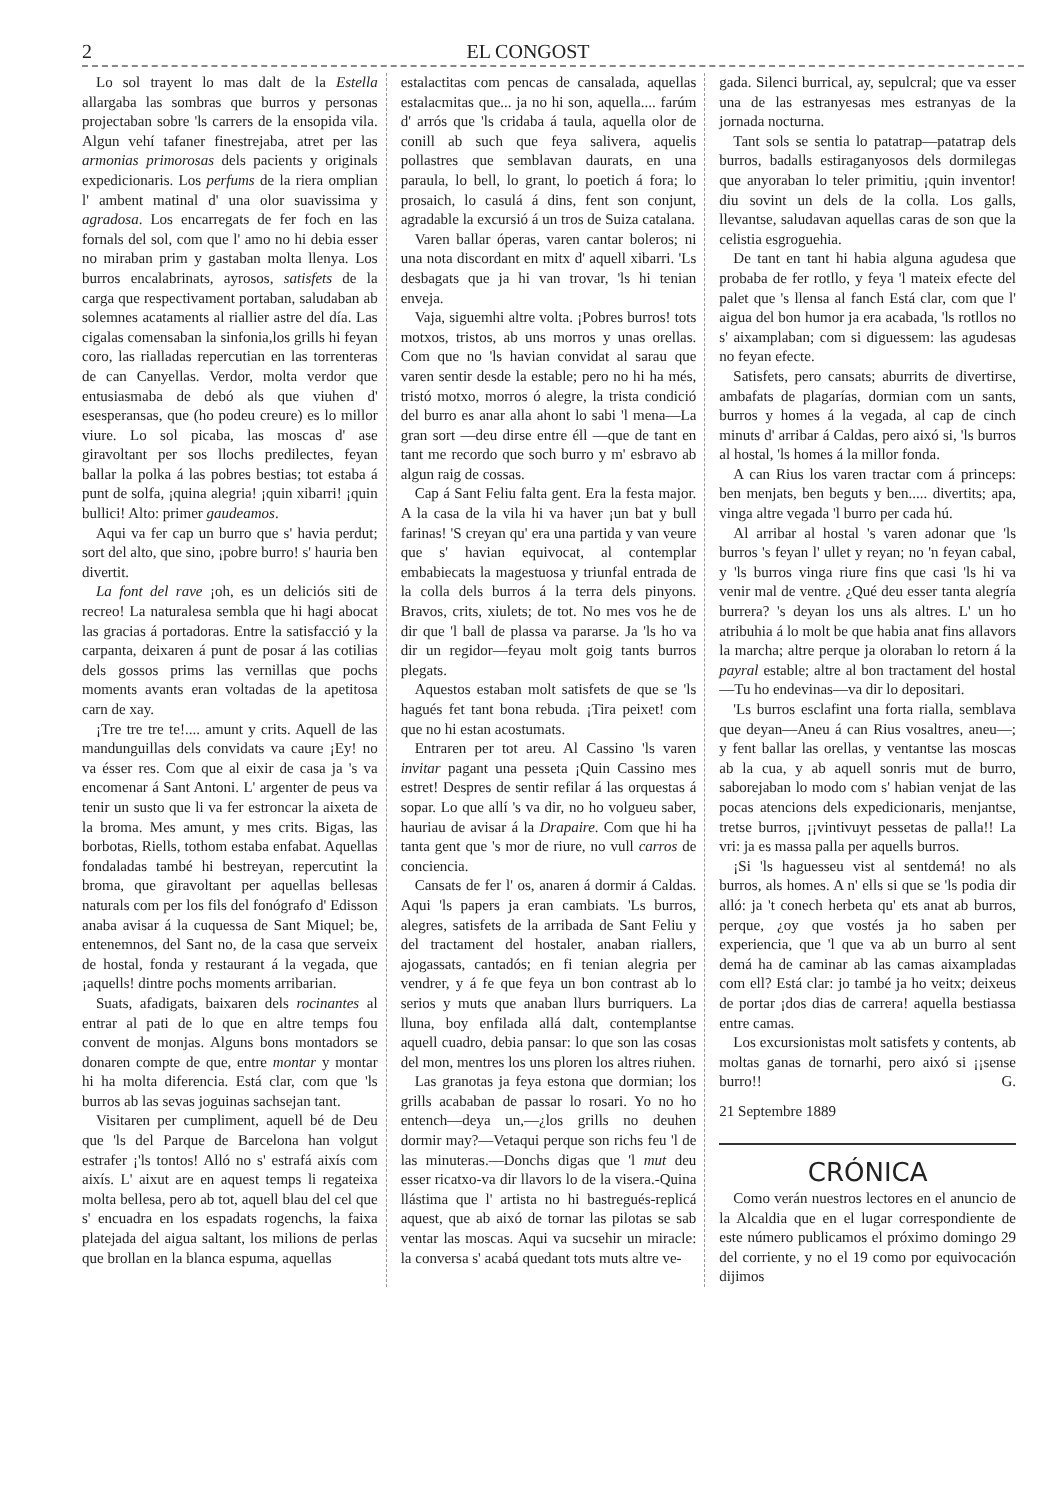2 EL CONGOST
Lo sol trayent lo mas dalt de la Estella allargaba las sombras que burros y personas projectaban sobre 'ls carrers de la ensopida vila. Algun vehí tafaner finestrejaba, atret per las armonias primorosas dels pacients y originals expedicionaris. Los perfums de la riera omplian l' ambent matinal d' una olor suavissima y agradosa. Los encarregats de fer foch en las fornals del sol, com que l' amo no hi debia esser no miraban prim y gastaban molta llenya. Los burros encalabrinats, ayrosos, satisfets de la carga que respectivament portaban, saludaban ab solemnes acataments al riallier astre del día. Las cigalas comensaban la sinfonia,los grills hi feyan coro, las rialladas repercutian en las torrenteras de can Canyellas. Verdor, molta verdor que entusiasmaba de debó als que viuhen d' esesperansas, que (ho podeu creure) es lo millor viure. Lo sol picaba, las moscas d' ase giravoltant per sos llochs predilectes, feyan ballar la polka á las pobres bestias; tot estaba á punt de solfa, ¡quina alegria! ¡quin xibarri! ¡quin bullici! Alto: primer gaudeamos.
Aqui va fer cap un burro que s' havia perdut; sort del alto, que sino, ¡pobre burro! s' hauria ben divertit.
La font del rave ¡oh, es un deliciós siti de recreo! La naturalesa sembla que hi hagi abocat las gracias á portadoras. Entre la satisfacció y la carpanta, deixaren á punt de posar á las cotilias dels gossos prims las vernillas que pochs moments avants eran voltadas de la apetitosa carn de xay.
¡Tre tre tre te!.... amunt y crits. Aquell de las mandunguillas dels convidats va caure ¡Ey! no va ésser res. Com que al eixir de casa ja 's va encomenar á Sant Antoni. L' argenter de peus va tenir un susto que li va fer estroncar la aixeta de la broma. Mes amunt, y mes crits. Bigas, las borbotas, Riells, tothom estaba enfabat. Aquellas fondaladas també hi bestreyan, repercutint la broma, que giravoltant per aquellas bellesas naturals com per los fils del fonógrafo d' Edisson anaba avisar á la cuquessa de Sant Miquel; be, entenemnos, del Sant no, de la casa que serveix de hostal, fonda y restaurant á la vegada, que ¡aquells! dintre pochs moments arribarian.
Suats, afadigats, baixaren dels rocinantes al entrar al pati de lo que en altre temps fou convent de monjas. Alguns bons montadors se donaren compte de que, entre montar y montar hi ha molta diferencia. Está clar, com que 'ls burros ab las sevas joguinas sachsejan tant.
Visitaren per cumpliment, aquell bé de Deu que 'ls del Parque de Barcelona han volgut estrafer ¡'ls tontos! Alló no s' estrafá aixís com aixís. L' aixut are en aquest temps li regateixa molta bellesa, pero ab tot, aquell blau del cel que s' encuadra en los espadats rogenchs, la faixa platejada del aigua saltant, los milions de perlas que brollan en la blanca espuma, aquellas
estalactitas com pencas de cansalada, aquellas estalacmitas que... ja no hi son, aquella.... farúm d' arrós que 'ls cridaba á taula, aquella olor de conill ab such que feya salivera, aquelis pollastres que semblavan daurats, en una paraula, lo bell, lo grant, lo poetich á fora; lo prosaich, lo casulá á dins, fent son conjunt, agradable la excursió á un tros de Suiza catalana.
Varen ballar óperas, varen cantar boleros; ni una nota discordant en mitx d' aquell xibarri. 'Ls desbagats que ja hi van trovar, 'ls hi tenian enveja.
Vaja, siguemhi altre volta. ¡Pobres burros! tots motxos, tristos, ab uns morros y unas orellas. Com que no 'ls havian convidat al sarau que varen sentir desde la estable; pero no hi ha més, tristó motxo, morros ó alegre, la trista condició del burro es anar alla ahont lo sabi 'l mena—La gran sort —deu dirse entre éll —que de tant en tant me recordo que soch burro y m' esbravo ab algun raig de cossas.
Cap á Sant Feliu falta gent. Era la festa major. A la casa de la vila hi va haver ¡un bat y bull farinas! 'S creyan qu' era una partida y van veure que s' havian equivocat, al contemplar embabiecats la magestuosa y triunfal entrada de la colla dels burros á la terra dels pinyons. Bravos, crits, xiulets; de tot. No mes vos he de dir que 'l ball de plassa va pararse. Ja 'ls ho va dir un regidor—feyau molt goig tants burros plegats.
Aquestos estaban molt satisfets de que se 'ls hagués fet tant bona rebuda. ¡Tira peixet! com que no hi estan acostumats.
Entraren per tot areu. Al Cassino 'ls varen invitar pagant una pesseta ¡Quin Cassino mes estret! Despres de sentir refilar á las orquestas á sopar. Lo que allí 's va dir, no ho volgueu saber, hauriau de avisar á la Drapaire. Com que hi ha tanta gent que 's mor de riure, no vull carros de conciencia.
Cansats de fer l' os, anaren á dormir á Caldas. Aqui 'ls papers ja eran cambiats. 'Ls burros, alegres, satisfets de la arribada de Sant Feliu y del tractament del hostaler, anaban riallers, ajogassats, cantadós; en fi tenian alegria per vendrer, y á fe que feya un bon contrast ab lo serios y muts que anaban llurs burriquers. La lluna, boy enfilada allá dalt, contemplantse aquell cuadro, debia pansar: lo que son las cosas del mon, mentres los uns ploren los altres riuhen.
Las granotas ja feya estona que dormian; los grills acababan de passar lo rosari. Yo no ho entench—deya un,—¿los grills no deuhen dormir may?—Vetaqui perque son richs feu 'l de las minuteras.—Donchs digas que 'l mut deu esser ricatxo-va dir llavors lo de la visera.-Quina llástima que l' artista no hi bastregués-replicá aquest, que ab aixó de tornar las pilotas se sab ventar las moscas. Aqui va sucsehir un miracle: la conversa s' acabá quedant tots muts altre ve-
gada. Silenci burrical, ay, sepulcral; que va esser una de las estranyesas mes estranyas de la jornada nocturna.
Tant sols se sentia lo patatrap—patatrap dels burros, badalls estiraganyosos dels dormilegas que anyoraban lo teler primitiu, ¡quin inventor! diu sovint un dels de la colla. Los galls, llevantse, saludavan aquellas caras de son que la celistia esgroguehia.
De tant en tant hi habia alguna agudesa que probaba de fer rotllo, y feya 'l mateix efecte del palet que 's llensa al fanch Está clar, com que l' aigua del bon humor ja era acabada, 'ls rotllos no s' aixamplaban; com si diguessem: las agudesas no feyan efecte.
Satisfets, pero cansats; aburrits de divertirse, ambafats de plagarías, dormian com un sants, burros y homes á la vegada, al cap de cinch minuts d' arribar á Caldas, pero aixó si, 'ls burros al hostal, 'ls homes á la millor fonda.
A can Rius los varen tractar com á princeps: ben menjats, ben beguts y ben..... divertits; apa, vinga altre vegada 'l burro per cada hú.
Al arribar al hostal 's varen adonar que 'ls burros 's feyan l' ullet y reyan; no 'n feyan cabal, y 'ls burros vinga riure fins que casi 'ls hi va venir mal de ventre. ¿Qué deu esser tanta alegría burrera? 's deyan los uns als altres. L' un ho atribuhia á lo molt be que habia anat fins allavors la marcha; altre perque ja oloraban lo retorn á la payral estable; altre al bon tractament del hostal—Tu ho endevinas—va dir lo depositari.
'Ls burros esclafint una forta rialla, semblava que deyan—Aneu á can Rius vosaltres, aneu—; y fent ballar las orellas, y ventantse las moscas ab la cua, y ab aquell sonris mut de burro, saborejaban lo modo com s' habian venjat de las pocas atencions dels expedicionaris, menjantse, tretse burros, ¡¡vintivuyt pessetas de palla!! La vri: ja es massa palla per aquells burros.
¡Si 'ls haguesseu vist al sentdemá! no als burros, als homes. A n' ells si que se 'ls podia dir alló: ja 't conech herbeta qu' ets anat ab burros, perque, ¿oy que vostés ja ho saben per experiencia, que 'l que va ab un burro al sent demá ha de caminar ab las camas aixampladas com ell? Está clar: jo també ja ho veitx; deixeus de portar ¡dos dias de carrera! aquella bestiassa entre camas.
Los excursionistas molt satisfets y contents, ab moltas ganas de tornarhi, pero aixó si ¡¡sense burro!! G.
21 Septembre 1889
CRÓNICA
Como verán nuestros lectores en el anuncio de la Alcaldia que en el lugar correspondiente de este número publicamos el próximo domingo 29 del corriente, y no el 19 como por equivocación dijimos